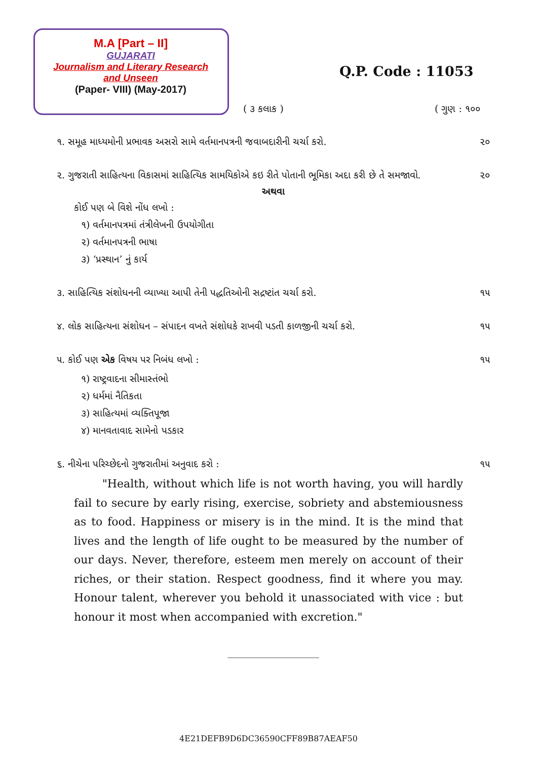M.A [Part – II]
GUJARATI
Journalism and Literary Research
and Unseen
(Paper- VIII) (May-2017)
Q.P. Code : 11053
( ૩ કલાક ) ( ગુણ : ૧૦૦
૧. સમૂહ માધ્યમોની પ્રભાવક અસરો સામે વર્તમાનપત્રની જવાબદારીની ચર્ચા કરો. ૨૦
૨. ગુજરાતી સાહિત્યના વિકાસમાં સાહિત્યિક સામયિકોએ કઇ રીતે પોતાની ભૂમિકા અદા કરી છે તે સમજાવો. ૨૦
અથવા
કોઈ પણ બે વિશે નોંધ લખો :
૧) વર્તમાનપત્રમાં તંત્રીલેખની ઉપયોગીતા
૨) વર્તમાનપત્રની ભાષા
૩) ‘પ્રસ્થાન’ નું કાર્ય
૩. સાહિત્યિક સંશોધનની વ્યાખ્યા આપી તેની પદ્ધતિઓની સદ્રષ્ટાંત ચર્ચા કરો. ૧૫
૪. લોક સાહિત્યના સંશોધન – સંપાદન વખતે સંશોધકે રાખવી પડતી કાળજીની ચર્ચા કરો. ૧૫
૫. કોઈ પણ એક વિષય પર નિબંધ લખો : ૧૫
૧) રાષ્ટ્રવાદના સીમાસ્તંભો
૨) ધર્મમાં નૈતિકતા
૩) સાહિત્યમાં વ્યક્તિપૂજા
૪) માનવતાવાદ સામેનો પડકાર
૬. નીચેના પરિચ્છેદનો ગુજરાતીમાં અનુવાદ કરો : ૧૫
"Health, without which life is not worth having, you will hardly fail to secure by early rising, exercise, sobriety and abstemiousness as to food. Happiness or misery is in the mind. It is the mind that lives and the length of life ought to be measured by the number of our days. Never, therefore, esteem men merely on account of their riches, or their station. Respect goodness, find it where you may. Honour talent, wherever you behold it unassociated with vice : but honour it most when accompanied with excretion."
___________________
4E21DEFB9D6DC36590CFF89B87AEAF50